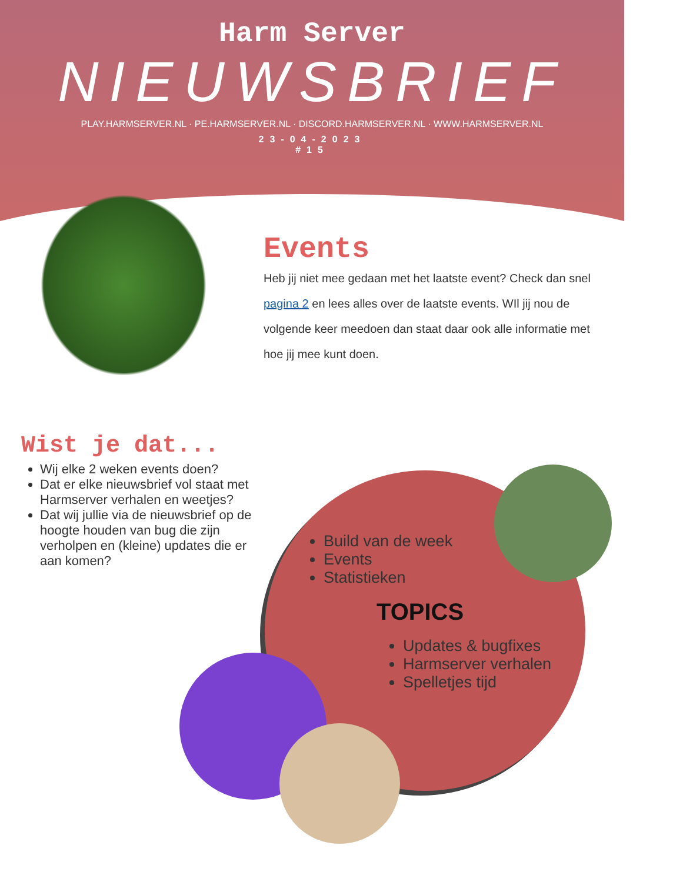Harm Server
NIEUWSBRIEF
PLAY.HARMSERVER.NL · PE.HARMSERVER.NL · DISCORD.HARMSERVER.NL · WWW.HARMSERVER.NL
23-04-2023
#15
Events
Heb jij niet mee gedaan met het laatste event? Check dan snel pagina 2 en lees alles over de laatste events. WIl jij nou de volgende keer meedoen dan staat daar ook alle informatie met hoe jij mee kunt doen.
Wist je dat...
Wij elke 2 weken events doen?
Dat er elke nieuwsbrief vol staat met Harmserver verhalen en weetjes?
Dat wij jullie via de nieuwsbrief op de hoogte houden van bug die zijn verholpen en (kleine) updates die er aan komen?
Build van de week
Events
Statistieken
TOPICS
Updates & bugfixes
Harmserver verhalen
Spelletjes tijd